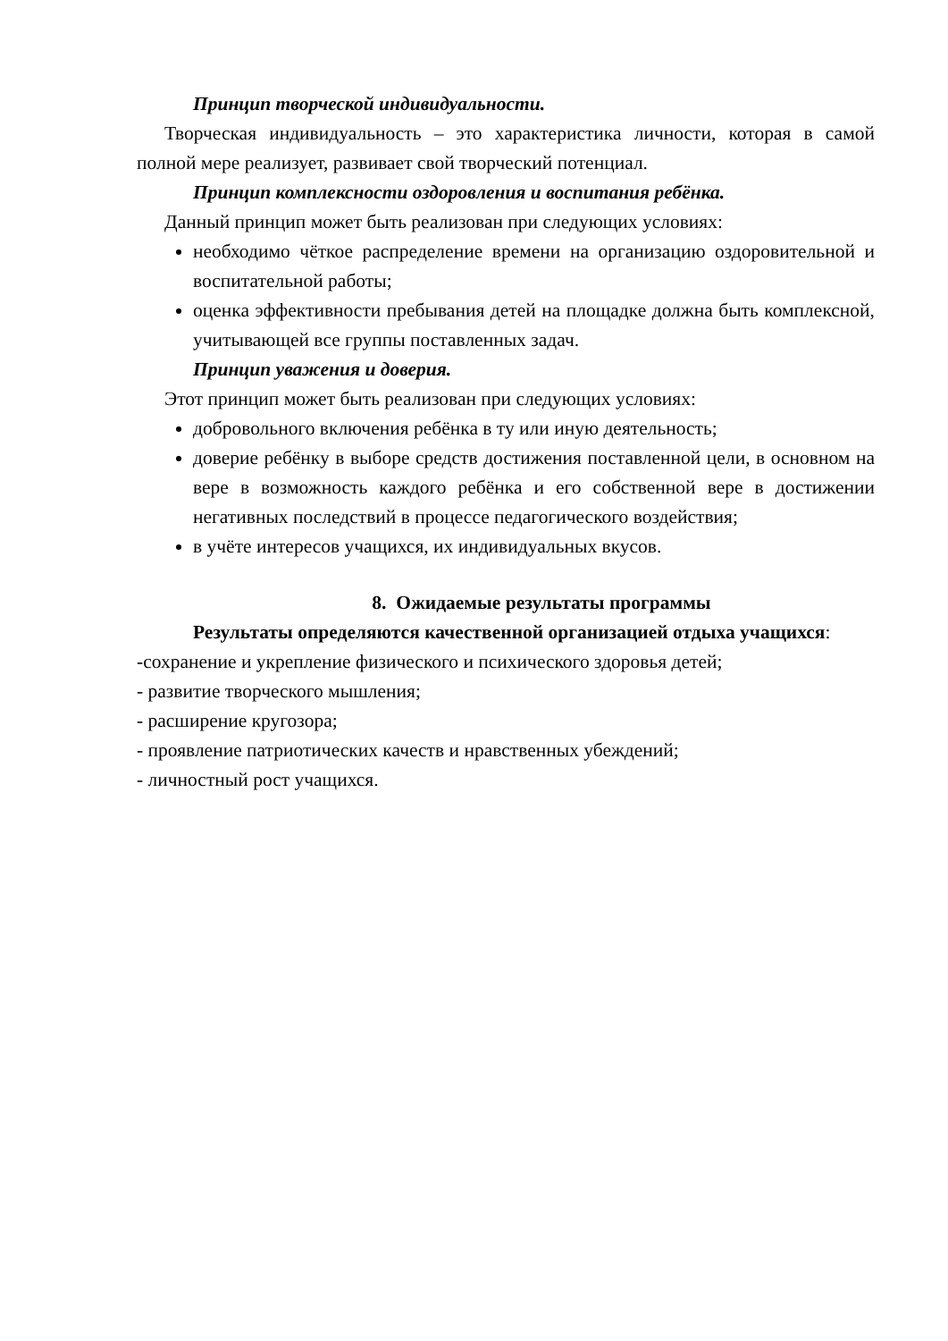Принцип творческой индивидуальности.
Творческая индивидуальность – это характеристика личности, которая в самой полной мере реализует, развивает свой творческий потенциал.
Принцип комплексности оздоровления и воспитания ребёнка.
Данный принцип может быть реализован при следующих условиях:
необходимо чёткое распределение времени на организацию оздоровительной и воспитательной работы;
оценка эффективности пребывания детей на площадке должна быть комплексной, учитывающей все группы поставленных задач.
Принцип уважения и доверия.
Этот принцип может быть реализован при следующих условиях:
добровольного включения ребёнка в ту или иную деятельность;
доверие ребёнку в выборе средств достижения поставленной цели, в основном на вере в возможность каждого ребёнка и его собственной вере в достижении негативных последствий в процессе педагогического воздействия;
в учёте интересов учащихся, их индивидуальных вкусов.
8. Ожидаемые результаты программы
Результаты определяются качественной организацией отдыха учащихся:
-сохранение и укрепление физического и психического здоровья детей;
- развитие творческого мышления;
- расширение кругозора;
- проявление патриотических качеств и нравственных убеждений;
- личностный рост учащихся.